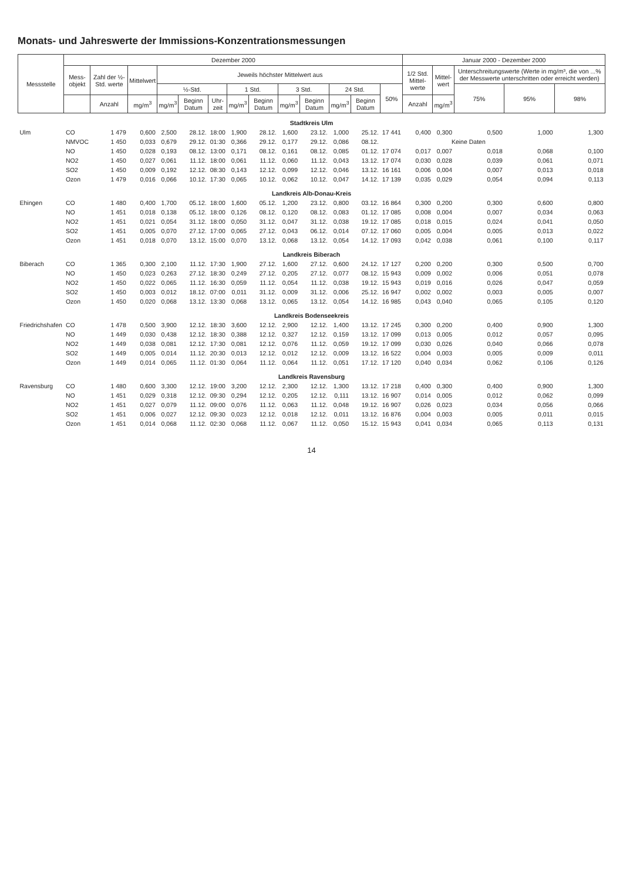Monats- und Jahreswerte der Immissions-Konzentrationsmessungen
| Messstelle | Dezember 2000 | | | | | | | | | | | | | Januar 2000 - Dezember 2000 | | | | |
| --- | --- | --- | --- | --- | --- | --- | --- | --- | --- | --- | --- | --- | --- | --- | --- | --- | --- | --- |
| | Mess- objekt | Zahl der ½-Std. werte | Mittelwert | Jeweils höchster Mittelwert aus | | | | | | | | | | 1/2 Std. Mittel- werte | Mittel- wert | Unterschreitungswerte (Werte in mg/m³, die von ...% der Messwerte unterschritten oder erreicht werden) | | |
| | | | | ½-Std. | | | 1 Std. | | 3 Std. | | 24 Std. | | 50% | | | 75% | 95% | 98% |
| | | Anzahl | mg/m<sup>3</sup> | mg/m<sup>3</sup> | Beginn Datum | Uhr- zeit | mg/m<sup>3</sup> | Beginn Datum | mg/m<sup>3</sup> | Beginn Datum | mg/m<sup>3</sup> | Beginn Datum | | Anzahl | mg/m<sup>3</sup> | | | |
| Stadtkreis Ulm | | | | | | | | | | | | | | | | | | |
| Ulm | CO | 1 479 | 0,600 | 2,500 | 28.12. | 18:00 | 1,900 | 28.12. | 1,600 | 23.12. | 1,000 | 25.12. | 17 441 | 0,400 | 0,300 | 0,500 | 1,000 | 1,300 |
| | NMVOC | 1 450 | 0,033 | 0,679 | 29.12. | 01:30 | 0,366 | 29.12. | 0,177 | 29.12. | 0,086 | 08.12. | | | Keine Daten | | | |
| | NO | 1 450 | 0,028 | 0,193 | 08.12. | 13:00 | 0,171 | 08.12. | 0,161 | 08.12. | 0,085 | 01.12. | 17 074 | 0,017 | 0,007 | 0,018 | 0,068 | 0,100 |
| | NO2 | 1 450 | 0,027 | 0,061 | 11.12. | 18:00 | 0,061 | 11.12. | 0,060 | 11.12. | 0,043 | 13.12. | 17 074 | 0,030 | 0,028 | 0,039 | 0,061 | 0,071 |
| | SO2 | 1 450 | 0,009 | 0,192 | 12.12. | 08:30 | 0,143 | 12.12. | 0,099 | 12.12. | 0,046 | 13.12. | 16 161 | 0,006 | 0,004 | 0,007 | 0,013 | 0,018 |
| | Ozon | 1 479 | 0,016 | 0,066 | 10.12. | 17:30 | 0,065 | 10.12. | 0,062 | 10.12. | 0,047 | 14.12. | 17 139 | 0,035 | 0,029 | 0,054 | 0,094 | 0,113 |
| Landkreis Alb-Donau-Kreis | | | | | | | | | | | | | | | | | | |
| Ehingen | CO | 1 480 | 0,400 | 1,700 | 05.12. | 18:00 | 1,600 | 05.12. | 1,200 | 23.12. | 0,800 | 03.12. | 16 864 | 0,300 | 0,200 | 0,300 | 0,600 | 0,800 |
| | NO | 1 451 | 0,018 | 0,138 | 05.12. | 18:00 | 0,126 | 08.12. | 0,120 | 08.12. | 0,083 | 01.12. | 17 085 | 0,008 | 0,004 | 0,007 | 0,034 | 0,063 |
| | NO2 | 1 451 | 0,021 | 0,054 | 31.12. | 18:00 | 0,050 | 31.12. | 0,047 | 31.12. | 0,038 | 19.12. | 17 085 | 0,018 | 0,015 | 0,024 | 0,041 | 0,050 |
| | SO2 | 1 451 | 0,005 | 0,070 | 27.12. | 17:00 | 0,065 | 27.12. | 0,043 | 06.12. | 0,014 | 07.12. | 17 060 | 0,005 | 0,004 | 0,005 | 0,013 | 0,022 |
| | Ozon | 1 451 | 0,018 | 0,070 | 13.12. | 15:00 | 0,070 | 13.12. | 0,068 | 13.12. | 0,054 | 14.12. | 17 093 | 0,042 | 0,038 | 0,061 | 0,100 | 0,117 |
| Landkreis Biberach | | | | | | | | | | | | | | | | | | |
| Biberach | CO | 1 365 | 0,300 | 2,100 | 11.12. | 17:30 | 1,900 | 27.12. | 1,600 | 27.12. | 0,600 | 24.12. | 17 127 | 0,200 | 0,200 | 0,300 | 0,500 | 0,700 |
| | NO | 1 450 | 0,023 | 0,263 | 27.12. | 18:30 | 0,249 | 27.12. | 0,205 | 27.12. | 0,077 | 08.12. | 15 943 | 0,009 | 0,002 | 0,006 | 0,051 | 0,078 |
| | NO2 | 1 450 | 0,022 | 0,065 | 11.12. | 16:30 | 0,059 | 11.12. | 0,054 | 11.12. | 0,038 | 19.12. | 15 943 | 0,019 | 0,016 | 0,026 | 0,047 | 0,059 |
| | SO2 | 1 450 | 0,003 | 0,012 | 18.12. | 07:00 | 0,011 | 31.12. | 0,009 | 31.12. | 0,006 | 25.12. | 16 947 | 0,002 | 0,002 | 0,003 | 0,005 | 0,007 |
| | Ozon | 1 450 | 0,020 | 0,068 | 13.12. | 13:30 | 0,068 | 13.12. | 0,065 | 13.12. | 0,054 | 14.12. | 16 985 | 0,043 | 0,040 | 0,065 | 0,105 | 0,120 |
| Landkreis Bodenseekreis | | | | | | | | | | | | | | | | | | |
| Friedrichshafen | CO | 1 478 | 0,500 | 3,900 | 12.12. | 18:30 | 3,600 | 12.12. | 2,900 | 12.12. | 1,400 | 13.12. | 17 245 | 0,300 | 0,200 | 0,400 | 0,900 | 1,300 |
| | NO | 1 449 | 0,030 | 0,438 | 12.12. | 18:30 | 0,388 | 12.12. | 0,327 | 12.12. | 0,159 | 13.12. | 17 099 | 0,013 | 0,005 | 0,012 | 0,057 | 0,095 |
| | NO2 | 1 449 | 0,038 | 0,081 | 12.12. | 17:30 | 0,081 | 12.12. | 0,076 | 11.12. | 0,059 | 19.12. | 17 099 | 0,030 | 0,026 | 0,040 | 0,066 | 0,078 |
| | SO2 | 1 449 | 0,005 | 0,014 | 11.12. | 20:30 | 0,013 | 12.12. | 0,012 | 12.12. | 0,009 | 13.12. | 16 522 | 0,004 | 0,003 | 0,005 | 0,009 | 0,011 |
| | Ozon | 1 449 | 0,014 | 0,065 | 11.12. | 01:30 | 0,064 | 11.12. | 0,064 | 11.12. | 0,051 | 17.12. | 17 120 | 0,040 | 0,034 | 0,062 | 0,106 | 0,126 |
| Landkreis Ravensburg | | | | | | | | | | | | | | | | | | |
| Ravensburg | CO | 1 480 | 0,600 | 3,300 | 12.12. | 19:00 | 3,200 | 12.12. | 2,300 | 12.12. | 1,300 | 13.12. | 17 218 | 0,400 | 0,300 | 0,400 | 0,900 | 1,300 |
| | NO | 1 451 | 0,029 | 0,318 | 12.12. | 09:30 | 0,294 | 12.12. | 0,205 | 12.12. | 0,111 | 13.12. | 16 907 | 0,014 | 0,005 | 0,012 | 0,062 | 0,099 |
| | NO2 | 1 451 | 0,027 | 0,079 | 11.12. | 09:00 | 0,076 | 11.12. | 0,063 | 11.12. | 0,048 | 19.12. | 16 907 | 0,026 | 0,023 | 0,034 | 0,056 | 0,066 |
| | SO2 | 1 451 | 0,006 | 0,027 | 12.12. | 09:30 | 0,023 | 12.12. | 0,018 | 12.12. | 0,011 | 13.12. | 16 876 | 0,004 | 0,003 | 0,005 | 0,011 | 0,015 |
| | Ozon | 1 451 | 0,014 | 0,068 | 11.12. | 02:30 | 0,068 | 11.12. | 0,067 | 11.12. | 0,050 | 15.12. | 15 943 | 0,041 | 0,034 | 0,065 | 0,113 | 0,131 |
14